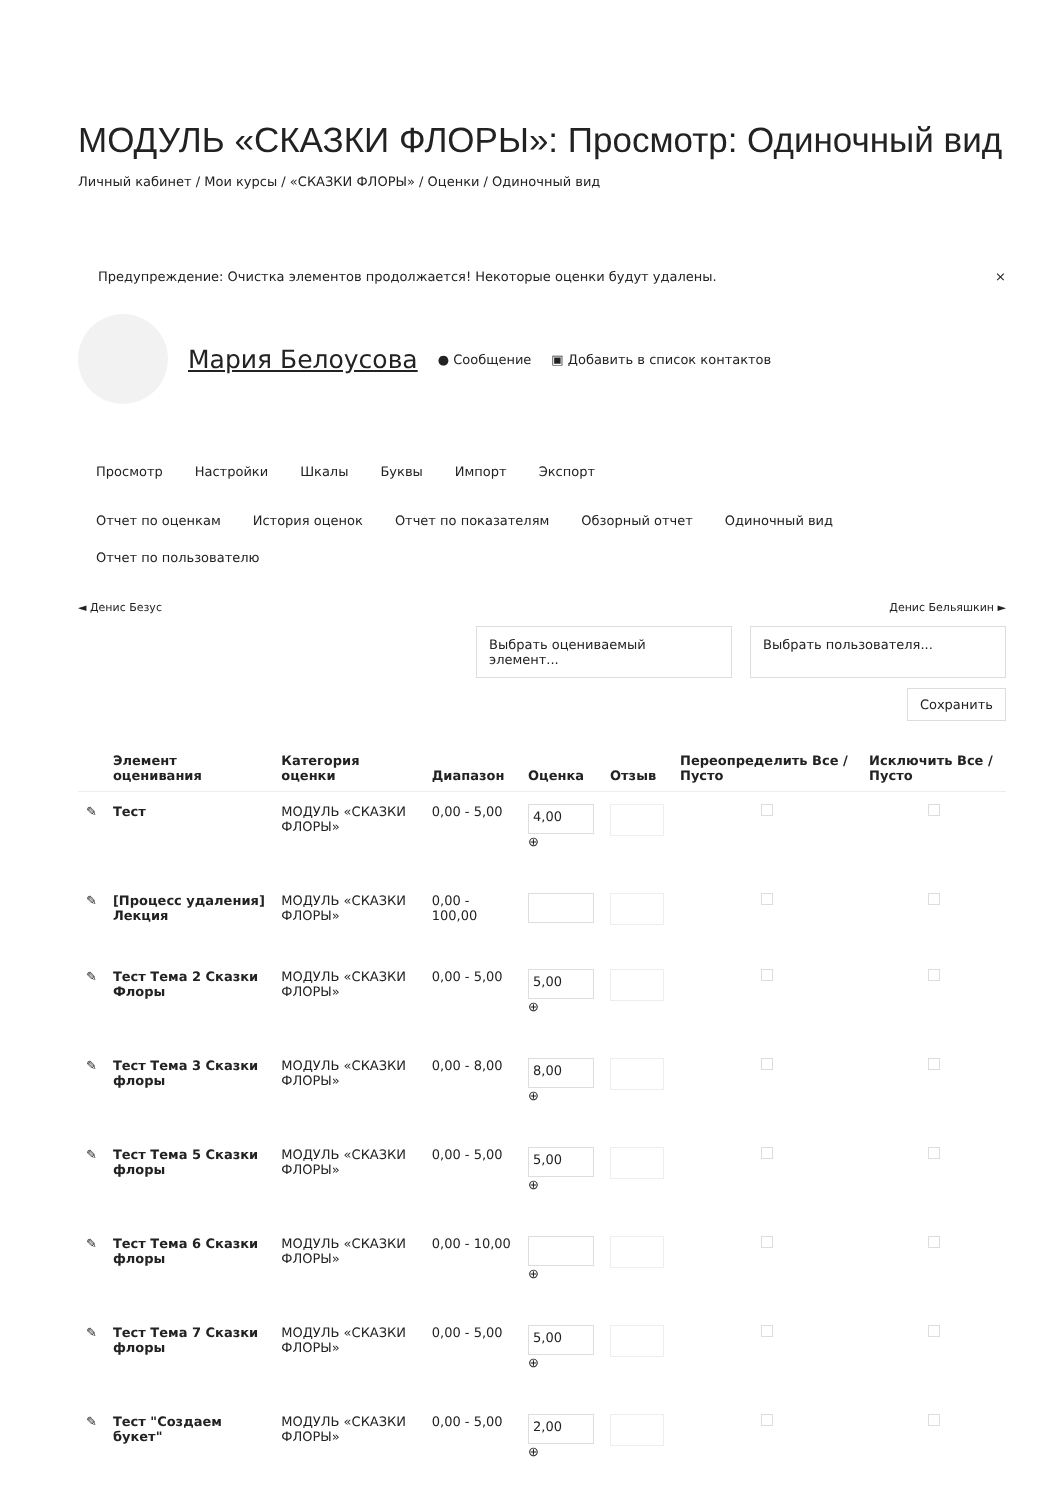МОДУЛЬ «СКАЗКИ ФЛОРЫ»: Просмотр: Одиночный вид
Личный кабинет / Мои курсы / «СКАЗКИ ФЛОРЫ» / Оценки / Одиночный вид
Предупреждение: Очистка элементов продолжается! Некоторые оценки будут удалены. ×
Мария Белоусова ● Сообщение ▣ Добавить в список контактов
Просмотр Настройки Шкалы Буквы Импорт Экспорт
Отчет по оценкам История оценок Отчет по показателям Обзорный отчет Одиночный вид Отчет по пользователю
◄ Денис Безус Денис Бельяшкин ►
Выбрать оцениваемый элемент...
Выбрать пользователя...
Сохранить
| | Элемент оценивания | Категория оценки | Диапазон | Оценка | Отзыв | Переопределить Все / Пусто | Исключить Все / Пусто |
| --- | --- | --- | --- | --- | --- | --- | --- |
| ✎ | Тест | МОДУЛЬ «СКАЗКИ ФЛОРЫ» | 0,00 - 5,00 | 4,00 ⊕ | | | |
| ✎ | [Процесс удаления] Лекция | МОДУЛЬ «СКАЗКИ ФЛОРЫ» | 0,00 - 100,00 | | | | |
| ✎ | Тест Тема 2 Сказки Флоры | МОДУЛЬ «СКАЗКИ ФЛОРЫ» | 0,00 - 5,00 | 5,00 ⊕ | | | |
| ✎ | Тест Тема 3 Сказки флоры | МОДУЛЬ «СКАЗКИ ФЛОРЫ» | 0,00 - 8,00 | 8,00 ⊕ | | | |
| ✎ | Тест Тема 5 Сказки флоры | МОДУЛЬ «СКАЗКИ ФЛОРЫ» | 0,00 - 5,00 | 5,00 ⊕ | | | |
| ✎ | Тест Тема 6 Сказки флоры | МОДУЛЬ «СКАЗКИ ФЛОРЫ» | 0,00 - 10,00 | ⊕ | | | |
| ✎ | Тест Тема 7 Сказки флоры | МОДУЛЬ «СКАЗКИ ФЛОРЫ» | 0,00 - 5,00 | 5,00 ⊕ | | | |
| ✎ | Тест "Создаем букет" | МОДУЛЬ «СКАЗКИ ФЛОРЫ» | 0,00 - 5,00 | 2,00 ⊕ | | | |